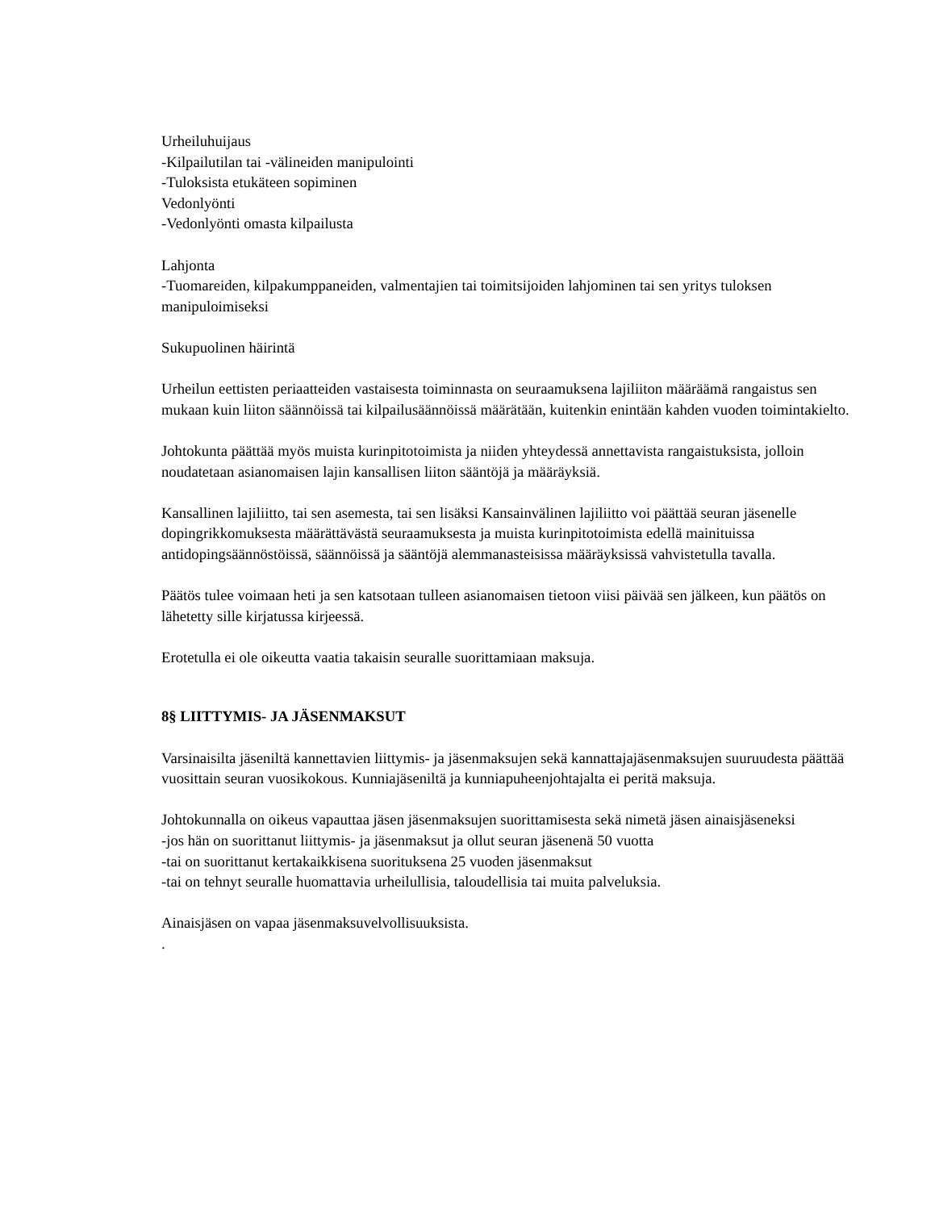Urheiluhuijaus
-Kilpailutilan tai -välineiden manipulointi
-Tuloksista etukäteen sopiminen
Vedonlyönti
-Vedonlyönti omasta kilpailusta
Lahjonta
-Tuomareiden, kilpakumppaneiden, valmentajien tai toimitsijoiden lahjominen tai sen yritys tuloksen manipuloimiseksi
Sukupuolinen häirintä
Urheilun eettisten periaatteiden vastaisesta toiminnasta on seuraamuksena lajiliiton määräämä rangaistus sen mukaan kuin liiton säännöissä tai kilpailusäännöissä määrätään, kuitenkin enintään kahden vuoden toimintakielto.
Johtokunta päättää myös muista kurinpitotoimista ja niiden yhteydessä annettavista rangaistuksista, jolloin noudatetaan asianomaisen lajin kansallisen liiton sääntöjä ja määräyksiä.
Kansallinen lajiliitto, tai sen asemesta, tai sen lisäksi Kansainvälinen lajiliitto voi päättää seuran jäsenelle dopingrikkomuksesta määrättävästä seuraamuksesta ja muista kurinpitotoimista edellä mainituissa antidopingsäännöstöissä, säännöissä ja sääntöjä alemmanasteisissa määräyksissä vahvistetulla tavalla.
Päätös tulee voimaan heti ja sen katsotaan tulleen asianomaisen tietoon viisi päivää sen jälkeen, kun päätös on lähetetty sille kirjatussa kirjeessä.
Erotetulla ei ole oikeutta vaatia takaisin seuralle suorittamiaan maksuja.
8§ LIITTYMIS- JA JÄSENMAKSUT
Varsinaisilta jäseniltä kannettavien liittymis- ja jäsenmaksujen sekä kannattajajäsenmaksujen suuruudesta päättää vuosittain seuran vuosikokous. Kunniajäseniltä ja kunniapuheenjohtajalta ei peritä maksuja.
Johtokunnalla on oikeus vapauttaa jäsen jäsenmaksujen suorittamisesta sekä nimetä jäsen ainaisjäseneksi
-jos hän on suorittanut liittymis- ja jäsenmaksut ja ollut seuran jäsenenä 50 vuotta
-tai on suorittanut kertakaikkisena suorituksena 25 vuoden jäsenmaksut
-tai on tehnyt seuralle huomattavia urheilullisia, taloudellisia tai muita palveluksia.
Ainaisjäsen on vapaa jäsenmaksuvelvollisuuksista.
.